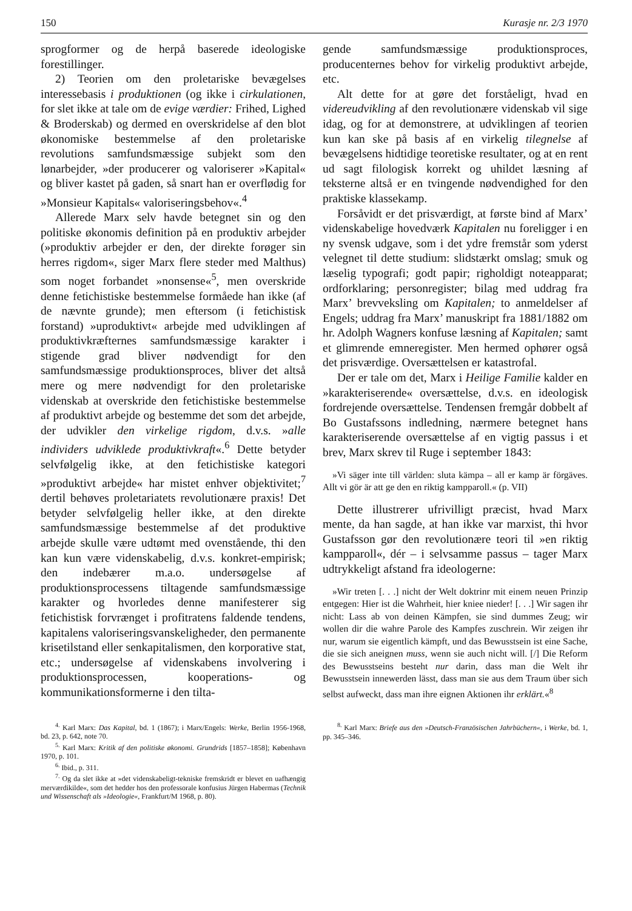150 Kurasje nr. 2/3 1970
sprogformer og de herpå baserede ideologiske forestillinger.
2) Teorien om den proletariske bevægelses interessebasis i produktionen (og ikke i cirkulationen, for slet ikke at tale om de evige værdier: Frihed, Lighed & Broderskab) og dermed en overskridelse af den blot økonomiske bestemmelse af den proletariske revolutions samfundsmæssige subjekt som den lønarbejder, »der producerer og valoriserer »Kapital« og bliver kastet på gaden, så snart han er overflødig for »Monsieur Kapitals« valoriseringsbehov«.<sup>4</sup>
Allerede Marx selv havde betegnet sin og den politiske økonomis definition på en produktiv arbejder (»produktiv arbejder er den, der direkte forøger sin herres rigdom«, siger Marx flere steder med Malthus) som noget forbandet »nonsense«<sup>5</sup>, men overskride denne fetichistiske bestemmelse formåede han ikke (af de nævnte grunde); men eftersom (i fetichistisk forstand) »uproduktivt« arbejde med udviklingen af produktivkræfternes samfundsmæssige karakter i stigende grad bliver nødvendigt for den samfundsmæssige produktionsproces, bliver det altså mere og mere nødvendigt for den proletariske videnskab at overskride den fetichistiske bestemmelse af produktivt arbejde og bestemme det som det arbejde, der udvikler den virkelige rigdom, d.v.s. »alle individers udviklede produktivkraft«.<sup>6</sup> Dette betyder selvfølgelig ikke, at den fetichistiske kategori »produktivt arbejde« har mistet enhver objektivitet;<sup>7</sup> dertil behøves proletariatets revolutionære praxis! Det betyder selvfølgelig heller ikke, at den direkte samfundsmæssige bestemmelse af det produktive arbejde skulle være udtømt med ovenstående, thi den kan kun være videnskabelig, d.v.s. konkret-empirisk; den indebærer m.a.o. undersøgelse af produktionsprocessens tiltagende samfundsmæssige karakter og hvorledes denne manifesterer sig fetichistisk forvrænget i profitratens faldende tendens, kapitalens valoriseringsvanskeligheder, den permanente krisetilstand eller senkapitalismen, den korporative stat, etc.; undersøgelse af videnskabens involvering i produktionsprocessen, kooperations- og kommunikationsformerne i den tilta-
<sup>4.</sup> Karl Marx: Das Kapital, bd. 1 (1867); i Marx/Engels: Werke, Berlin 1956-1968, bd. 23, p. 642, note 70.
<sup>5.</sup> Karl Marx: Kritik af den politiske økonomi. Grundrids [1857–1858]; København 1970, p. 101.
<sup>6.</sup> Ibid., p. 311.
<sup>7.</sup> Og da slet ikke at »det videnskabeligt-tekniske fremskridt er blevet en uafhængig merværdikilde«, som det hedder hos den professorale konfusius Jürgen Habermas (Technik und Wissenschaft als »Ideologie«, Frankfurt/M 1968, p. 80).
gende samfundsmæssige produktionsproces, producenternes behov for virkelig produktivt arbejde, etc.
Alt dette for at gøre det forståeligt, hvad en videreudvikling af den revolutionære videnskab vil sige idag, og for at demonstrere, at udviklingen af teorien kun kan ske på basis af en virkelig tilegnelse af bevægelsens hidtidige teoretiske resultater, og at en rent ud sagt filologisk korrekt og uhildet læsning af teksterne altså er en tvingende nødvendighed for den praktiske klassekamp.
Forsåvidt er det prisværdigt, at første bind af Marx’ videnskabelige hovedværk Kapitalen nu foreligger i en ny svensk udgave, som i det ydre fremstår som yderst velegnet til dette studium: slidstærkt omslag; smuk og læselig typografi; godt papir; righoldigt noteapparat; ordforklaring; personregister; bilag med uddrag fra Marx’ brevveksling om Kapitalen; to anmeldelser af Engels; uddrag fra Marx’ manuskript fra 1881/1882 om hr. Adolph Wagners konfuse læsning af Kapitalen; samt et glimrende emneregister. Men hermed ophører også det prisværdige. Oversættelsen er katastrofal.
Der er tale om det, Marx i Heilige Familie kalder en »karakteriserende« oversættelse, d.v.s. en ideologisk fordrejende oversættelse. Tendensen fremgår dobbelt af Bo Gustafssons indledning, nærmere betegnet hans karakteriserende oversættelse af en vigtig passus i et brev, Marx skrev til Ruge i september 1843:
»Vi säger inte till världen: sluta kämpa – all er kamp är förgäves. Allt vi gör är att ge den en riktig kampparoll.« (p. VII)
Dette illustrerer ufrivilligt præcist, hvad Marx mente, da han sagde, at han ikke var marxist, thi hvor Gustafsson gør den revolutionære teori til »en riktig kampparoll«, dér – i selvsamme passus – tager Marx udtrykkeligt afstand fra ideologerne:
»Wir treten [. . .] nicht der Welt doktrinr mit einem neuen Prinzip entgegen: Hier ist die Wahrheit, hier kniee nieder! [. . .] Wir sagen ihr nicht: Lass ab von deinen Kämpfen, sie sind dummes Zeug; wir wollen dir die wahre Parole des Kampfes zuschrein. Wir zeigen ihr nur, warum sie eigentlich kämpft, und das Bewusstsein ist eine Sache, die sie sich aneignen muss, wenn sie auch nicht will. [/] Die Reform des Bewusstseins besteht nur darin, dass man die Welt ihr Bewusstsein innewerden lässt, dass man sie aus dem Traum über sich selbst aufweckt, dass man ihre eignen Aktionen ihr erklärt.«<sup>8</sup>
<sup>8.</sup> Karl Marx: Briefe aus den »Deutsch-Französischen Jahrbüchern«, i Werke, bd. 1, pp. 345–346.